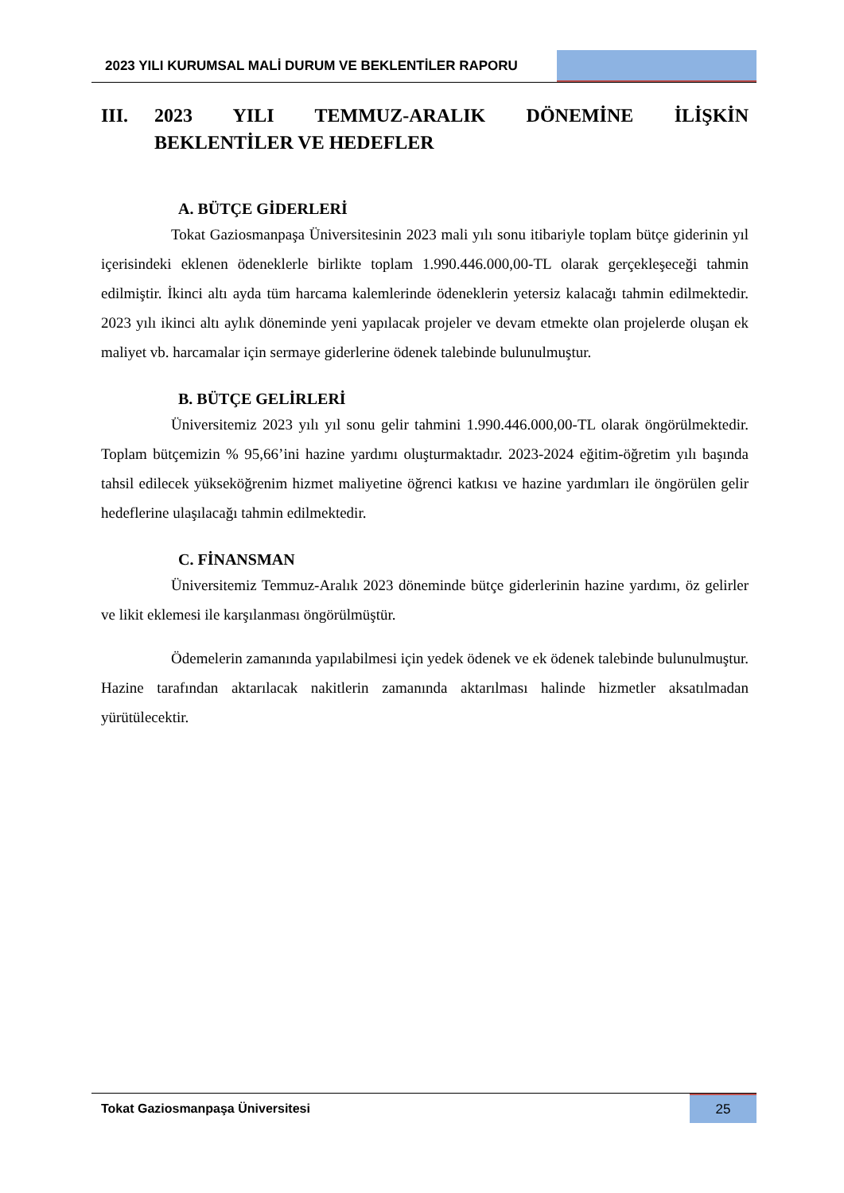2023 YILI KURUMSAL MALİ DURUM VE BEKLENTİLER RAPORU
III. 2023 YILI TEMMUZ-ARALIK DÖNEMİNE İLİŞKİN BEKLENTİLER VE HEDEFLER
A. BÜTÇE GİDERLERİ
Tokat Gaziosmanpaşa Üniversitesinin 2023 mali yılı sonu itibariyle toplam bütçe giderinin yıl içerisindeki eklenen ödeneklerle birlikte toplam 1.990.446.000,00-TL olarak gerçekleşeceği tahmin edilmiştir. İkinci altı ayda tüm harcama kalemlerinde ödeneklerin yetersiz kalacağı tahmin edilmektedir. 2023 yılı ikinci altı aylık döneminde yeni yapılacak projeler ve devam etmekte olan projelerde oluşan ek maliyet vb. harcamalar için sermaye giderlerine ödenek talebinde bulunulmuştur.
B. BÜTÇE GELİRLERİ
Üniversitemiz 2023 yılı yıl sonu gelir tahmini 1.990.446.000,00-TL olarak öngörülmektedir. Toplam bütçemizin % 95,66’ini hazine yardımı oluşturmaktadır. 2023-2024 eğitim-öğretim yılı başında tahsil edilecek yükseköğrenim hizmet maliyetine öğrenci katkısı ve hazine yardımları ile öngörülen gelir hedeflerine ulaşılacağı tahmin edilmektedir.
C. FİNANSMAN
Üniversitemiz Temmuz-Aralık 2023 döneminde bütçe giderlerinin hazine yardımı, öz gelirler ve likit eklemesi ile karşılanması öngörülmüştür.
Ödemelerin zamanında yapılabilmesi için yedek ödenek ve ek ödenek talebinde bulunulmuştur. Hazine tarafından aktarılacak nakitlerin zamanında aktarılması halinde hizmetler aksatılmadan yürütülecektir.
Tokat Gaziosmanpaşa Üniversitesi
25